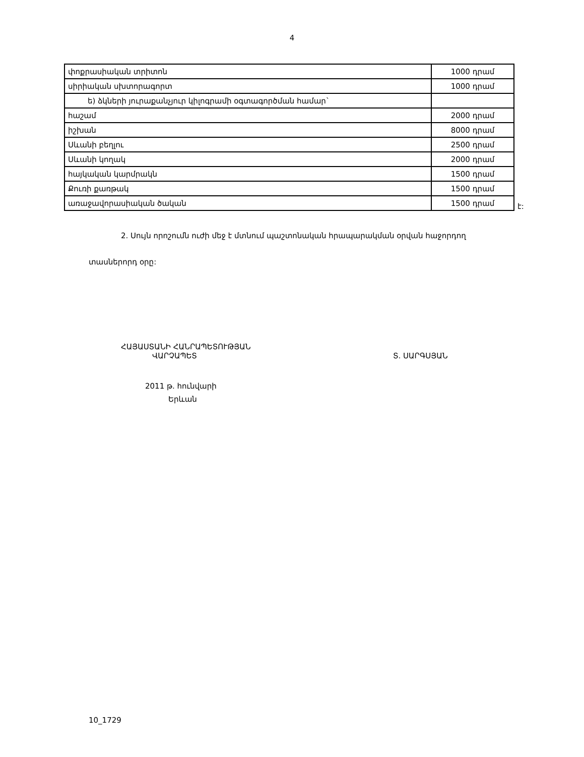4
| փոքրասիական տրիտոն | 1000 դրամ |
| սիրիական սխտորագորտ | 1000 դրամ |
| ե) ձկների յուրաքանչյուր կիլոգրամի օգտագործման համար` | |
| հաշամ | 2000 դրամ |
| իշխան | 8000 դրամ |
| Սևանի բեղլու | 2500 դրամ |
| Սևանի կողակ | 2000 դրամ |
| հայկական կարմրակն | 1500 դրամ |
| Քուռի քառթակ | 1500 դրամ |
| առաջավորասիական ծական | 1500 դրամ |
է:
2. Սույն որոշումն ուժի մեջ է մտնում պաշտոնական հրապարակման օրվան հաջորդող
տասներորդ օրը:
ՀԱՅԱՍՏԱՆԻ ՀԱՆՐԱՊԵՏՈՒԹՅԱՆ
ՎԱՐՉԱՊԵՏ
Տ. ՍԱՐԳՍՅԱՆ
2011 թ. հունվարի
Երևան
10_1729